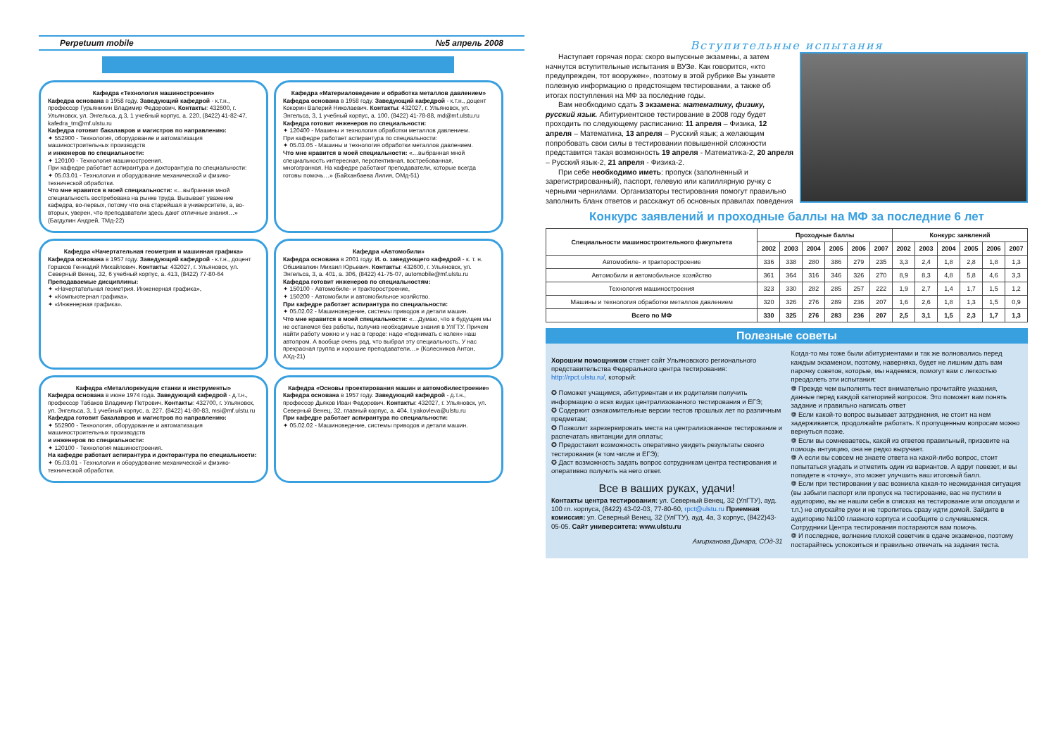Perpetuum mobile №5 апрель 2008
Кафедра «Технология машиностроения»
Кафедра основана в 1958 году. Заведующий кафедрой - к.т.н., профессор Гурьянихин Владимир Федорович. Контакты: 432600, г. Ульяновск, ул. Энгельса, д.3, 1 учебный корпус, а. 220, (8422) 41-82-47, kafedra_tm@mf.ulstu.ru
Кафедра готовит бакалавров и магистров по направлению:
✦ 552900 - Технология, оборудование и автоматизация машиностроительных производств
и инженеров по специальности:
✦ 120100 - Технология машиностроения.
При кафедре работает аспирантура и докторантура по специальности:
✦ 05.03.01 - Технологии и оборудование механической и физико-технической обработки.
Что мне нравится в моей специальности: «…выбранная мной специальность востребована на рынке труда. Вызывает уважение кафедра, во-первых, потому что она старейшая в университете, а, во-вторых, уверен, что преподаватели здесь дают отличные знания…» (Багдулин Андрей, ТМд-22)
Кафедра «Материаловедение и обработка металлов давлением»
Кафедра основана в 1958 году. Заведующий кафедрой - к.т.н., доцент Кокорин Валерий Николаевич. Контакты: 432027, г. Ульяновск, ул. Энгельса, 3, 1 учебный корпус, а. 100, (8422) 41-78-88, md@mf.ulstu.ru
Кафедра готовит инженеров по специальности:
✦ 120400 - Машины и технология обработки металлов давлением.
При кафедре работает аспирантура по специальности:
✦ 05.03.05 - Машины и технология обработки металлов давлением.
Что мне нравится в моей специальности: «…выбранная мной специальность интересная, перспективная, востребованная, многогранная. На кафедре работают преподаватели, которые всегда готовы помочь…» (Байханбаева Лилия, ОМд-51)
Кафедра «Начертательная геометрия и машинная графика»
Кафедра основана в 1957 году. Заведующий кафедрой - к.т.н., доцент Горшков Геннадий Михайлович. Контакты: 432027, г. Ульяновск, ул. Северный Венец, 32, 6 учебный корпус, а. 413, (8422) 77-80-64
Преподаваемые дисциплины:
✦ «Начертательная геометрия. Инженерная графика»,
✦ «Компьютерная графика»,
✦ «Инженерная графика».
Кафедра «Автомобили»
Кафедра основана в 2001 году. И. о. заведующего кафедрой - к. т. н. Обшивалкин Михаил Юрьевич. Контакты: 432600, г. Ульяновск, ул. Энгельса, 3, а. 401, а. 306, (8422) 41-75-07, automobile@mf.ulstu.ru
Кафедра готовит инженеров по специальностям:
✦ 150100 - Автомобиле- и тракторостроение,
✦ 150200 - Автомобили и автомобильное хозяйство.
При кафедре работает аспирантура по специальности:
✦ 05.02.02 - Машиноведение, системы приводов и детали машин.
Что мне нравится в моей специальности: «…Думаю, что в будущем мы не останемся без работы, получив необходимые знания в УлГТУ. Причем найти работу можно и у нас в городе: надо «поднимать с колен» наш автопром. А вообще очень рад, что выбрал эту специальность. У нас прекрасная группа и хорошие преподаватели…» (Колесников Антон, АХд-21)
Кафедра «Металлорежущие станки и инструменты»
Кафедра основана в июне 1974 года. Заведующий кафедрой - д.т.н., профессор Табаков Владимир Петрович. Контакты: 432700, г. Ульяновск, ул. Энгельса, 3, 1 учебный корпус, а. 227, (8422) 41-80-83, msi@mf.ulstu.ru
Кафедра готовит бакалавров и магистров по направлению:
✦ 552900 - Технология, оборудование и автоматизация машиностроительных производств
и инженеров по специальности:
✦ 120100 - Технология машиностроения.
На кафедре работает аспирантура и докторантура по специальности:
✦ 05.03.01 - Технологии и оборудование механической и физико-технической обработки.
Кафедра «Основы проектирования машин и автомобилестроение»
Кафедра основана в 1957 году. Заведующий кафедрой - д.т.н., профессор Дьяков Иван Федорович. Контакты: 432027, г. Ульяновск, ул. Северный Венец, 32, главный корпус, а. 404, I.yakovleva@ulstu.ru
При кафедре работает аспирантура по специальности:
✦ 05.02.02 - Машиноведение, системы приводов и детали машин.
Вступительные испытания
Наступает горячая пора: скоро выпускные экзамены, а затем начнутся вступительные испытания в ВУЗе. Как говорится, «кто предупрежден, тот вооружен», поэтому в этой рубрике Вы узнаете полезную информацию о предстоящем тестировании, а также об итогах поступления на МФ за последние годы.
Вам необходимо сдать 3 экзамена: математику, физику, русский язык. Абитуриентское тестирование в 2008 году будет проходить по следующему расписанию: 11 апреля – Физика, 12 апреля – Математика, 13 апреля – Русский язык; а желающим попробовать свои силы в тестировании повышенной сложности представится такая возможность 19 апреля - Математика-2, 20 апреля – Русский язык-2, 21 апреля - Физика-2.
При себе необходимо иметь: пропуск (заполненный и зарегистрированный), паспорт, гелевую или капиллярную ручку с черными чернилами. Организаторы тестирования помогут правильно заполнить бланк ответов и расскажут об основных правилах поведения
Конкурс заявлений и проходные баллы на МФ за последние 6 лет
| Специальности машиностроительного факультета | Проходные баллы | | | | | | Конкурс заявлений | | | | | |
| --- | --- | --- | --- | --- | --- | --- | --- | --- | --- | --- | --- | --- |
| | 2002 | 2003 | 2004 | 2005 | 2006 | 2007 | 2002 | 2003 | 2004 | 2005 | 2006 | 2007 |
| Автомобиле- и тракторостроение | 336 | 338 | 280 | 386 | 279 | 235 | 3,3 | 2,4 | 1,8 | 2,8 | 1,8 | 1,3 |
| Автомобили и автомобильное хозяйство | 361 | 364 | 316 | 346 | 326 | 270 | 8,9 | 8,3 | 4,8 | 5,8 | 4,6 | 3,3 |
| Технология машиностроения | 323 | 330 | 282 | 285 | 257 | 222 | 1,9 | 2,7 | 1,4 | 1,7 | 1,5 | 1,2 |
| Машины и технология обработки металлов давлением | 320 | 326 | 276 | 289 | 236 | 207 | 1,6 | 2,6 | 1,8 | 1,3 | 1,5 | 0,9 |
| Всего по МФ | 330 | 325 | 276 | 283 | 236 | 207 | 2,5 | 3,1 | 1,5 | 2,3 | 1,7 | 1,3 |
Полезные советы
Хорошим помощником станет сайт Ульяновского регионального представительства Федерального центра тестирования: http://rpct.ulstu.ru/, который:
✪ Поможет учащимся, абитуриентам и их родителям получить информацию о всех видах централизованного тестирования и ЕГЭ;
✪ Содержит ознакомительные версии тестов прошлых лет по различным предметам;
✪ Позволит зарезервировать места на централизованное тестирование и распечатать квитанции для оплаты;
✪ Предоставит возможность оперативно увидеть результаты своего тестирования (в том числе и ЕГЭ);
✪ Даст возможность задать вопрос сотрудникам центра тестирования и оперативно получить на него ответ.
Все в ваших руках, удачи!
Контакты центра тестирования: ул. Северный Венец, 32 (УлГТУ), ауд. 100 гл. корпуса, (8422) 43-02-03, 77-80-60, rpct@ulstu.ru Приемная комиссия: ул. Северный Венец, 32 (УлГТУ), ауд. 4а, 3 корпус, (8422)43-05-05. Сайт университета: www.ulstu.ru
Амирханова Динара, СОд-31
Когда-то мы тоже были абитуриентами и так же волновались перед каждым экзаменом, поэтому, наверняка, будет не лишним дать вам парочку советов, которые, мы надеемся, помогут вам с легкостью преодолеть эти испытания:
❁ Прежде чем выполнять тест внимательно прочитайте указания, данные перед каждой категорией вопросов. Это поможет вам понять задание и правильно написать ответ
❁ Если какой-то вопрос вызывает затруднения, не стоит на нем задерживается, продолжайте работать. К пропущенным вопросам можно вернуться позже.
❁ Если вы сомневаетесь, какой из ответов правильный, призовите на помощь интуицию, она не редко выручает.
❁ А если вы совсем не знаете ответа на какой-либо вопрос, стоит попытаться угадать и отметить один из вариантов. А вдруг повезет, и вы попадете в «точку», это может улучшить ваш итоговый балл.
❁ Если при тестировании у вас возникла какая-то неожиданная ситуация (вы забыли паспорт или пропуск на тестирование, вас не пустили в аудиторию, вы не нашли себя в списках на тестирование или опоздали и т.п.) не опускайте руки и не торопитесь сразу идти домой. Зайдите в аудиторию №100 главного корпуса и сообщите о случившемся. Сотрудники Центра тестирования постараются вам помочь.
❁ И последнее, волнение плохой советчик в сдаче экзаменов, поэтому постарайтесь успокоиться и правильно отвечать на задания теста.